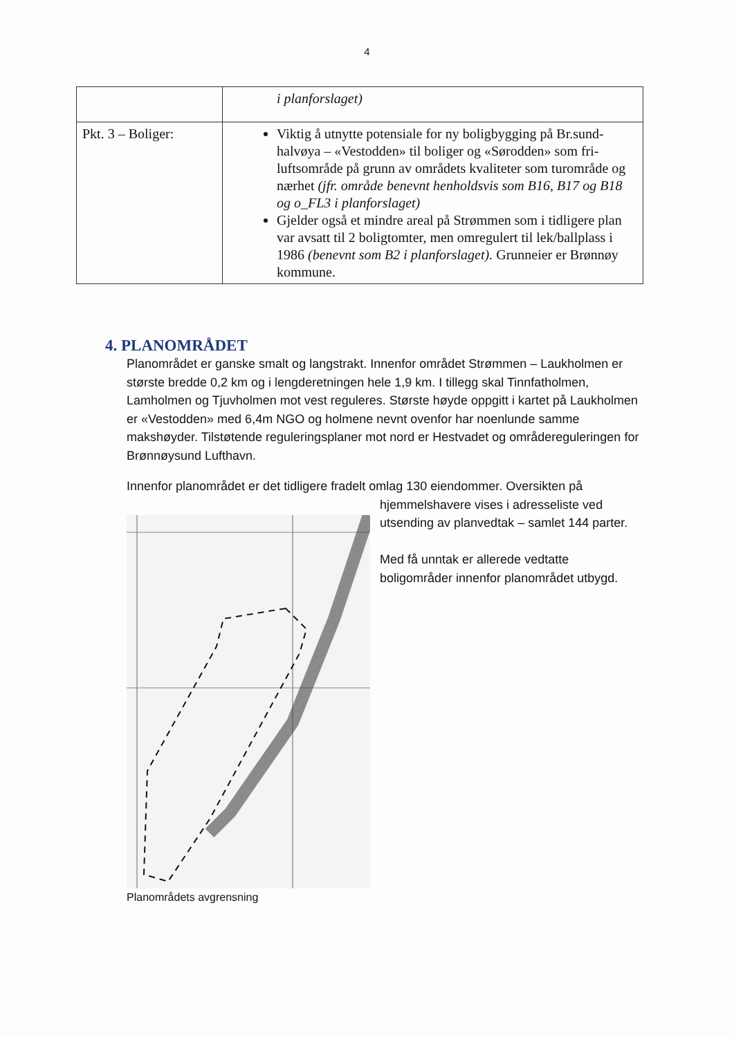4
| | i planforslaget) |
| Pkt. 3 – Boliger: | Viktig å utnytte potensiale for ny boligbygging på Br.sund-halvøya – «Vestodden» til boliger og «Sørodden» som fri-luftsområde på grunn av områdets kvaliteter som turområde og nærhet (jfr. område benevnt henholdsvis som B16, B17 og B18 og o_FL3 i planforslaget) Gjelder også et mindre areal på Strømmen som i tidligere plan var avsatt til 2 boligtomter, men omregulert til lek/ballplass i 1986 (benevnt som B2 i planforslaget). Grunneier er Brønnøy kommune. |
4. PLANOMRÅDET
Planområdet er ganske smalt og langstrakt. Innenfor området Strømmen – Laukholmen er største bredde 0,2 km og i lengderetningen hele 1,9 km. I tillegg skal Tinnfatholmen, Lamholmen og Tjuvholmen mot vest reguleres. Største høyde oppgitt i kartet på Laukholmen er «Vestodden» med 6,4m NGO og holmene nevnt ovenfor har noenlunde samme makshøyder. Tilstøtende reguleringsplaner mot nord er Hestvadet og områdereguleringen for Brønnøysund Lufthavn.
Innenfor planområdet er det tidligere fradelt omlag 130 eiendommer. Oversikten på
hjemmelshavere vises i adresseliste ved utsending av planvedtak – samlet 144 parter.
Med få unntak er allerede vedtatte boligområder innenfor planområdet utbygd.
Planområdets avgrensning